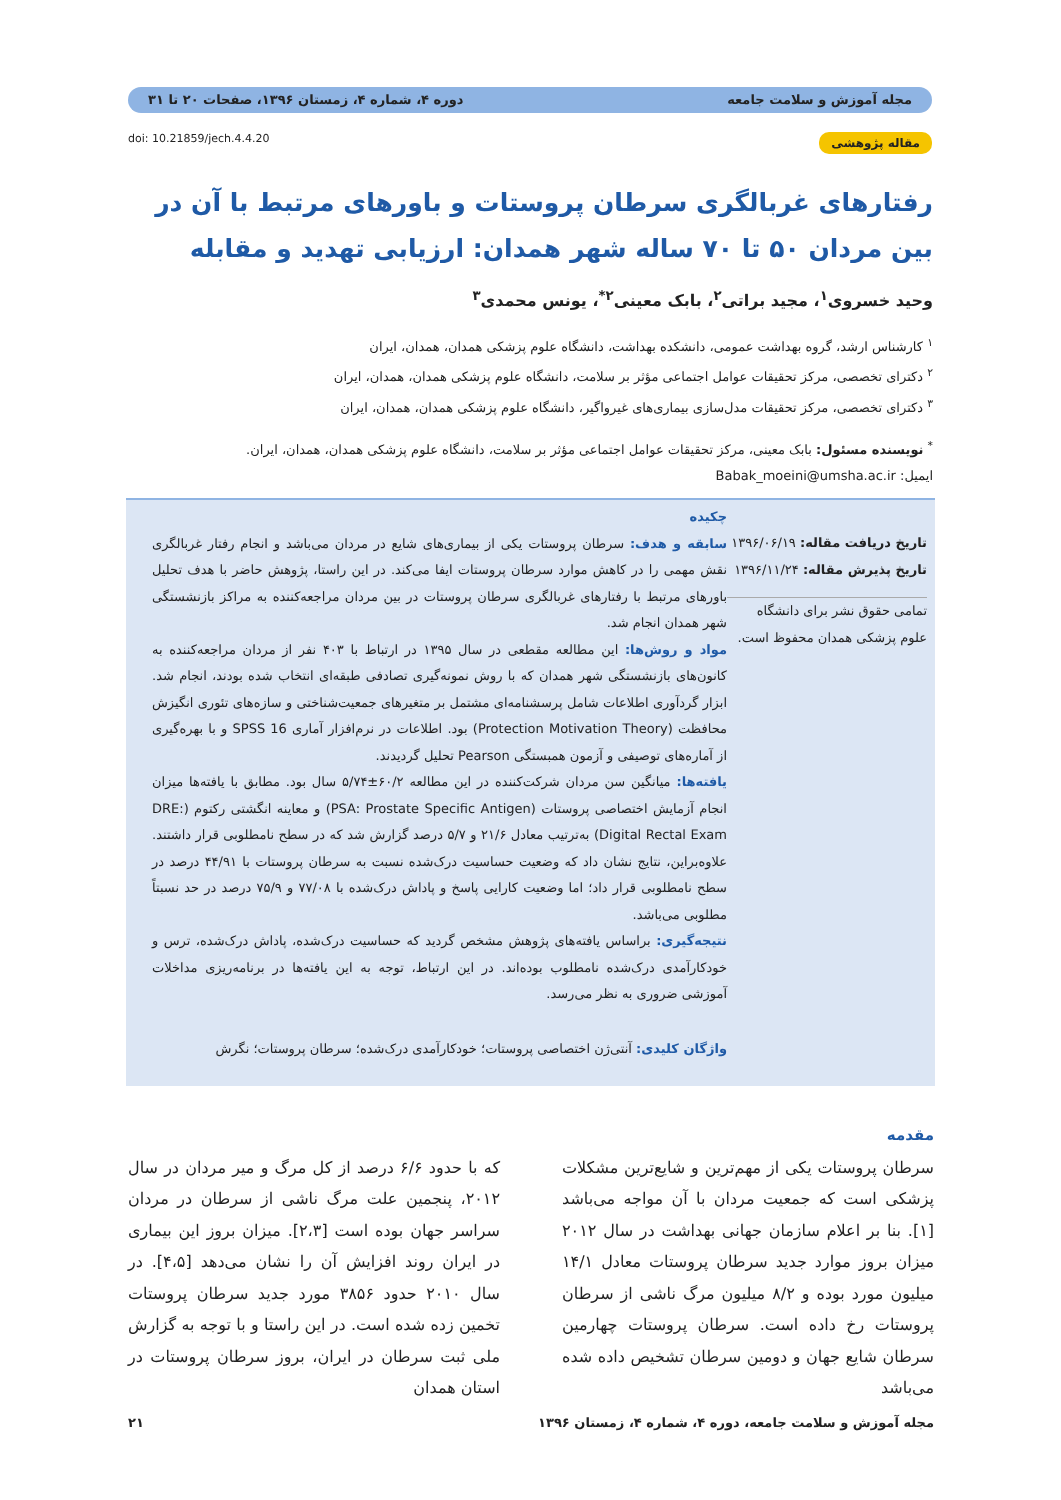مجله آموزش و سلامت جامعه دوره ۴، شماره ۴، زمستان ۱۳۹۶، صفحات ۲۰ تا ۳۱
مقاله پژوهشی doi: 10.21859/jech.4.4.20
رفتارهای غربالگری سرطان پروستات و باورهای مرتبط با آن در بین مردان ۵۰ تا ۷۰ ساله شهر همدان: ارزیابی تهدید و مقابله
وحید خسروی<sup>۱</sup>، مجید براتی<sup>۲</sup>، بابک معینی<sup>۲*</sup>، یونس محمدی<sup>۳</sup>
<sup>۱</sup> کارشناس ارشد، گروه بهداشت عمومی، دانشکده بهداشت، دانشگاه علوم پزشکی همدان، همدان، ایران
<sup>۲</sup> دکترای تخصصی، مرکز تحقیقات عوامل اجتماعی مؤثر بر سلامت، دانشگاه علوم پزشکی همدان، همدان، ایران
<sup>۳</sup> دکترای تخصصی، مرکز تحقیقات مدل‌سازی بیماری‌های غیرواگیر، دانشگاه علوم پزشکی همدان، همدان، ایران
<sup>*</sup> نویسنده مسئول: بابک معینی، مرکز تحقیقات عوامل اجتماعی مؤثر بر سلامت، دانشگاه علوم پزشکی همدان، همدان، ایران.
ایمیل: Babak_moeini@umsha.ac.ir
تاریخ دریافت مقاله: ۱۳۹۶/۰۶/۱۹
تاریخ پذیرش مقاله: ۱۳۹۶/۱۱/۲۴
تمامی حقوق نشر برای دانشگاه علوم پزشکی همدان محفوظ است.
چکیده
سابقه و هدف: سرطان پروستات یکی از بیماری‌های شایع در مردان می‌باشد و انجام رفتار غربالگری نقش مهمی را در کاهش موارد سرطان پروستات ایفا می‌کند. در این راستا، پژوهش حاضر با هدف تحلیل باورهای مرتبط با رفتارهای غربالگری سرطان پروستات در بین مردان مراجعه‌کننده به مراکز بازنشستگی شهر همدان انجام شد.
مواد و روش‌ها: این مطالعه مقطعی در سال ۱۳۹۵ در ارتباط با ۴۰۳ نفر از مردان مراجعه‌کننده به کانون‌های بازنشستگی شهر همدان که با روش نمونه‌گیری تصادفی طبقه‌ای انتخاب شده بودند، انجام شد. ابزار گردآوری اطلاعات شامل پرسشنامه‌ای مشتمل بر متغیرهای جمعیت‌شناختی و سازه‌های تئوری انگیزش محافظت (Protection Motivation Theory) بود. اطلاعات در نرم‌افزار آماری SPSS 16 و با بهره‌گیری از آماره‌های توصیفی و آزمون همبستگی Pearson تحلیل گردیدند.
یافته‌ها: میانگین سن مردان شرکت‌کننده در این مطالعه ۶۰/۲±۵/۷۴ سال بود. مطابق با یافته‌ها میزان انجام آزمایش اختصاصی پروستات (PSA: Prostate Specific Antigen) و معاینه انگشتی رکتوم (DRE: Digital Rectal Exam) به‌ترتیب معادل ۲۱/۶ و ۵/۷ درصد گزارش شد که در سطح نامطلوبی قرار داشتند. علاوه‌براین، نتایج نشان داد که وضعیت حساسیت درک‌شده نسبت به سرطان پروستات با ۴۴/۹۱ درصد در سطح نامطلوبی قرار داد؛ اما وضعیت کارایی پاسخ و پاداش درک‌شده با ۷۷/۰۸ و ۷۵/۹ درصد در حد نسبتاً مطلوبی می‌باشد.
نتیجه‌گیری: براساس یافته‌های پژوهش مشخص گردید که حساسیت درک‌شده، پاداش درک‌شده، ترس و خودکارآمدی درک‌شده نامطلوب بوده‌اند. در این ارتباط، توجه به این یافته‌ها در برنامه‌ریزی مداخلات آموزشی ضروری به نظر می‌رسد.
واژگان کلیدی: آنتی‌ژن اختصاصی پروستات؛ خودکارآمدی درک‌شده؛ سرطان پروستات؛ نگرش
مقدمه
سرطان پروستات یکی از مهم‌ترین و شایع‌ترین مشکلات پزشکی است که جمعیت مردان با آن مواجه می‌باشد [۱]. بنا بر اعلام سازمان جهانی بهداشت در سال ۲۰۱۲ میزان بروز موارد جدید سرطان پروستات معادل ۱۴/۱ میلیون مورد بوده و ۸/۲ میلیون مرگ ناشی از سرطان پروستات رخ داده است. سرطان پروستات چهارمین سرطان شایع جهان و دومین سرطان تشخیص داده شده می‌باشد
که با حدود ۶/۶ درصد از کل مرگ و میر مردان در سال ۲۰۱۲، پنجمین علت مرگ ناشی از سرطان در مردان سراسر جهان بوده است [۲،۳]. میزان بروز این بیماری در ایران روند افزایش آن را نشان می‌دهد [۴،۵]. در سال ۲۰۱۰ حدود ۳۸۵۶ مورد جدید سرطان پروستات تخمین زده شده است. در این راستا و با توجه به گزارش ملی ثبت سرطان در ایران، بروز سرطان پروستات در استان همدان
مجله آموزش و سلامت جامعه، دوره ۴، شماره ۴، زمستان ۱۳۹۶ ۲۱